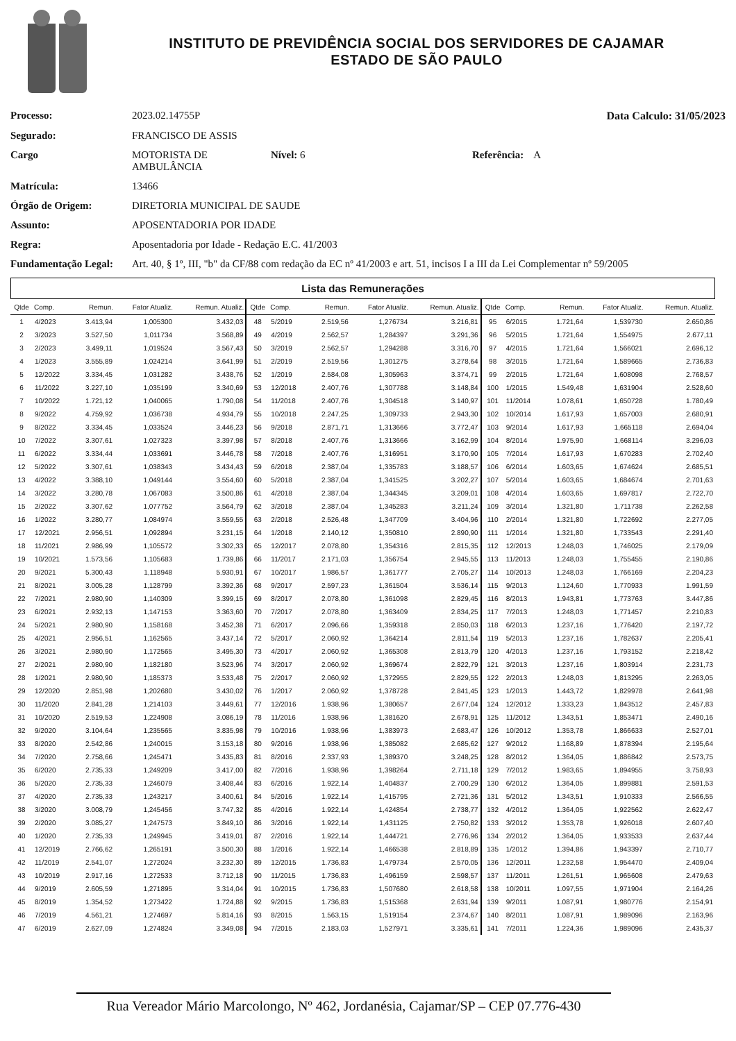INSTITUTO DE PREVIDÊNCIA SOCIAL DOS SERVIDORES DE CAJAMAR
ESTADO DE SÃO PAULO
Processo: 2023.02.14755P Data Calculo: 31/05/2023
Segurado: FRANCISCO DE ASSIS
Cargo MOTORISTA DE AMBULÂNCIA
Nível: 6 Referência: A
Matrícula: 13466
Órgão de Origem: DIRETORIA MUNICIPAL DE SAUDE
Assunto: APOSENTADORIA POR IDADE
Regra: Aposentadoria por Idade - Redação E.C. 41/2003
Fundamentação Legal:
Art. 40, § 1º, III, "b" da CF/88 com redação da EC nº 41/2003 e art. 51, incisos I a III da Lei Complementar nº 59/2005
Lista das Remunerações
| Qtde | Comp. | Remun. | Fator Atualiz. | Remun. Atualiz. |
| --- | --- | --- | --- | --- |
| 1 | 4/2023 | 3.413,94 | 1,005300 | 3.432,03 |
| 2 | 3/2023 | 3.527,50 | 1,011734 | 3.568,89 |
| 3 | 2/2023 | 3.499,11 | 1,019524 | 3.567,43 |
| 4 | 1/2023 | 3.555,89 | 1,024214 | 3.641,99 |
| 5 | 12/2022 | 3.334,45 | 1,031282 | 3.438,76 |
| 6 | 11/2022 | 3.227,10 | 1,035199 | 3.340,69 |
| 7 | 10/2022 | 1.721,12 | 1,040065 | 1.790,08 |
| 8 | 9/2022 | 4.759,92 | 1,036738 | 4.934,79 |
| 9 | 8/2022 | 3.334,45 | 1,033524 | 3.446,23 |
| 10 | 7/2022 | 3.307,61 | 1,027323 | 3.397,98 |
| 11 | 6/2022 | 3.334,44 | 1,033691 | 3.446,78 |
| 12 | 5/2022 | 3.307,61 | 1,038343 | 3.434,43 |
| 13 | 4/2022 | 3.388,10 | 1,049144 | 3.554,60 |
| 14 | 3/2022 | 3.280,78 | 1,067083 | 3.500,86 |
| 15 | 2/2022 | 3.307,62 | 1,077752 | 3.564,79 |
| 16 | 1/2022 | 3.280,77 | 1,084974 | 3.559,55 |
| 17 | 12/2021 | 2.956,51 | 1,092894 | 3.231,15 |
| 18 | 11/2021 | 2.986,99 | 1,105572 | 3.302,33 |
| 19 | 10/2021 | 1.573,56 | 1,105683 | 1.739,86 |
| 20 | 9/2021 | 5.300,43 | 1,118948 | 5.930,91 |
| 21 | 8/2021 | 3.005,28 | 1,128799 | 3.392,36 |
| 22 | 7/2021 | 2.980,90 | 1,140309 | 3.399,15 |
| 23 | 6/2021 | 2.932,13 | 1,147153 | 3.363,60 |
| 24 | 5/2021 | 2.980,90 | 1,158168 | 3.452,38 |
| 25 | 4/2021 | 2.956,51 | 1,162565 | 3.437,14 |
| 26 | 3/2021 | 2.980,90 | 1,172565 | 3.495,30 |
| 27 | 2/2021 | 2.980,90 | 1,182180 | 3.523,96 |
| 28 | 1/2021 | 2.980,90 | 1,185373 | 3.533,48 |
| 29 | 12/2020 | 2.851,98 | 1,202680 | 3.430,02 |
| 30 | 11/2020 | 2.841,28 | 1,214103 | 3.449,61 |
| 31 | 10/2020 | 2.519,53 | 1,224908 | 3.086,19 |
| 32 | 9/2020 | 3.104,64 | 1,235565 | 3.835,98 |
| 33 | 8/2020 | 2.542,86 | 1,240015 | 3.153,18 |
| 34 | 7/2020 | 2.758,66 | 1,245471 | 3.435,83 |
| 35 | 6/2020 | 2.735,33 | 1,249209 | 3.417,00 |
| 36 | 5/2020 | 2.735,33 | 1,246079 | 3.408,44 |
| 37 | 4/2020 | 2.735,33 | 1,243217 | 3.400,61 |
| 38 | 3/2020 | 3.008,79 | 1,245456 | 3.747,32 |
| 39 | 2/2020 | 3.085,27 | 1,247573 | 3.849,10 |
| 40 | 1/2020 | 2.735,33 | 1,249945 | 3.419,01 |
| 41 | 12/2019 | 2.766,62 | 1,265191 | 3.500,30 |
| 42 | 11/2019 | 2.541,07 | 1,272024 | 3.232,30 |
| 43 | 10/2019 | 2.917,16 | 1,272533 | 3.712,18 |
| 44 | 9/2019 | 2.605,59 | 1,271895 | 3.314,04 |
| 45 | 8/2019 | 1.354,52 | 1,273422 | 1.724,88 |
| 46 | 7/2019 | 4.561,21 | 1,274697 | 5.814,16 |
| 47 | 6/2019 | 2.627,09 | 1,274824 | 3.349,08 |
| Qtde | Comp. | Remun. | Fator Atualiz. | Remun. Atualiz. |
| --- | --- | --- | --- | --- |
| 48 | 5/2019 | 2.519,56 | 1,276734 | 3.216,81 |
| 49 | 4/2019 | 2.562,57 | 1,284397 | 3.291,36 |
| 50 | 3/2019 | 2.562,57 | 1,294288 | 3.316,70 |
| 51 | 2/2019 | 2.519,56 | 1,301275 | 3.278,64 |
| 52 | 1/2019 | 2.584,08 | 1,305963 | 3.374,71 |
| 53 | 12/2018 | 2.407,76 | 1,307788 | 3.148,84 |
| 54 | 11/2018 | 2.407,76 | 1,304518 | 3.140,97 |
| 55 | 10/2018 | 2.247,25 | 1,309733 | 2.943,30 |
| 56 | 9/2018 | 2.871,71 | 1,313666 | 3.772,47 |
| 57 | 8/2018 | 2.407,76 | 1,313666 | 3.162,99 |
| 58 | 7/2018 | 2.407,76 | 1,316951 | 3.170,90 |
| 59 | 6/2018 | 2.387,04 | 1,335783 | 3.188,57 |
| 60 | 5/2018 | 2.387,04 | 1,341525 | 3.202,27 |
| 61 | 4/2018 | 2.387,04 | 1,344345 | 3.209,01 |
| 62 | 3/2018 | 2.387,04 | 1,345283 | 3.211,24 |
| 63 | 2/2018 | 2.526,48 | 1,347709 | 3.404,96 |
| 64 | 1/2018 | 2.140,12 | 1,350810 | 2.890,90 |
| 65 | 12/2017 | 2.078,80 | 1,354316 | 2.815,35 |
| 66 | 11/2017 | 2.171,03 | 1,356754 | 2.945,55 |
| 67 | 10/2017 | 1.986,57 | 1,361777 | 2.705,27 |
| 68 | 9/2017 | 2.597,23 | 1,361504 | 3.536,14 |
| 69 | 8/2017 | 2.078,80 | 1,361098 | 2.829,45 |
| 70 | 7/2017 | 2.078,80 | 1,363409 | 2.834,25 |
| 71 | 6/2017 | 2.096,66 | 1,359318 | 2.850,03 |
| 72 | 5/2017 | 2.060,92 | 1,364214 | 2.811,54 |
| 73 | 4/2017 | 2.060,92 | 1,365308 | 2.813,79 |
| 74 | 3/2017 | 2.060,92 | 1,369674 | 2.822,79 |
| 75 | 2/2017 | 2.060,92 | 1,372955 | 2.829,55 |
| 76 | 1/2017 | 2.060,92 | 1,378728 | 2.841,45 |
| 77 | 12/2016 | 1.938,96 | 1,380657 | 2.677,04 |
| 78 | 11/2016 | 1.938,96 | 1,381620 | 2.678,91 |
| 79 | 10/2016 | 1.938,96 | 1,383973 | 2.683,47 |
| 80 | 9/2016 | 1.938,96 | 1,385082 | 2.685,62 |
| 81 | 8/2016 | 2.337,93 | 1,389370 | 3.248,25 |
| 82 | 7/2016 | 1.938,96 | 1,398264 | 2.711,18 |
| 83 | 6/2016 | 1.922,14 | 1,404837 | 2.700,29 |
| 84 | 5/2016 | 1.922,14 | 1,415795 | 2.721,36 |
| 85 | 4/2016 | 1.922,14 | 1,424854 | 2.738,77 |
| 86 | 3/2016 | 1.922,14 | 1,431125 | 2.750,82 |
| 87 | 2/2016 | 1.922,14 | 1,444721 | 2.776,96 |
| 88 | 1/2016 | 1.922,14 | 1,466538 | 2.818,89 |
| 89 | 12/2015 | 1.736,83 | 1,479734 | 2.570,05 |
| 90 | 11/2015 | 1.736,83 | 1,496159 | 2.598,57 |
| 91 | 10/2015 | 1.736,83 | 1,507680 | 2.618,58 |
| 92 | 9/2015 | 1.736,83 | 1,515368 | 2.631,94 |
| 93 | 8/2015 | 1.563,15 | 1,519154 | 2.374,67 |
| 94 | 7/2015 | 2.183,03 | 1,527971 | 3.335,61 |
| Qtde | Comp. | Remun. | Fator Atualiz. | Remun. Atualiz. |
| --- | --- | --- | --- | --- |
| 95 | 6/2015 | 1.721,64 | 1,539730 | 2.650,86 |
| 96 | 5/2015 | 1.721,64 | 1,554975 | 2.677,11 |
| 97 | 4/2015 | 1.721,64 | 1,566021 | 2.696,12 |
| 98 | 3/2015 | 1.721,64 | 1,589665 | 2.736,83 |
| 99 | 2/2015 | 1.721,64 | 1,608098 | 2.768,57 |
| 100 | 1/2015 | 1.549,48 | 1,631904 | 2.528,60 |
| 101 | 11/2014 | 1.078,61 | 1,650728 | 1.780,49 |
| 102 | 10/2014 | 1.617,93 | 1,657003 | 2.680,91 |
| 103 | 9/2014 | 1.617,93 | 1,665118 | 2.694,04 |
| 104 | 8/2014 | 1.975,90 | 1,668114 | 3.296,03 |
| 105 | 7/2014 | 1.617,93 | 1,670283 | 2.702,40 |
| 106 | 6/2014 | 1.603,65 | 1,674624 | 2.685,51 |
| 107 | 5/2014 | 1.603,65 | 1,684674 | 2.701,63 |
| 108 | 4/2014 | 1.603,65 | 1,697817 | 2.722,70 |
| 109 | 3/2014 | 1.321,80 | 1,711738 | 2.262,58 |
| 110 | 2/2014 | 1.321,80 | 1,722692 | 2.277,05 |
| 111 | 1/2014 | 1.321,80 | 1,733543 | 2.291,40 |
| 112 | 12/2013 | 1.248,03 | 1,746025 | 2.179,09 |
| 113 | 11/2013 | 1.248,03 | 1,755455 | 2.190,86 |
| 114 | 10/2013 | 1.248,03 | 1,766169 | 2.204,23 |
| 115 | 9/2013 | 1.124,60 | 1,770933 | 1.991,59 |
| 116 | 8/2013 | 1.943,81 | 1,773763 | 3.447,86 |
| 117 | 7/2013 | 1.248,03 | 1,771457 | 2.210,83 |
| 118 | 6/2013 | 1.237,16 | 1,776420 | 2.197,72 |
| 119 | 5/2013 | 1.237,16 | 1,782637 | 2.205,41 |
| 120 | 4/2013 | 1.237,16 | 1,793152 | 2.218,42 |
| 121 | 3/2013 | 1.237,16 | 1,803914 | 2.231,73 |
| 122 | 2/2013 | 1.248,03 | 1,813295 | 2.263,05 |
| 123 | 1/2013 | 1.443,72 | 1,829978 | 2.641,98 |
| 124 | 12/2012 | 1.333,23 | 1,843512 | 2.457,83 |
| 125 | 11/2012 | 1.343,51 | 1,853471 | 2.490,16 |
| 126 | 10/2012 | 1.353,78 | 1,866633 | 2.527,01 |
| 127 | 9/2012 | 1.168,89 | 1,878394 | 2.195,64 |
| 128 | 8/2012 | 1.364,05 | 1,886842 | 2.573,75 |
| 129 | 7/2012 | 1.983,65 | 1,894955 | 3.758,93 |
| 130 | 6/2012 | 1.364,05 | 1,899881 | 2.591,53 |
| 131 | 5/2012 | 1.343,51 | 1,910333 | 2.566,55 |
| 132 | 4/2012 | 1.364,05 | 1,922562 | 2.622,47 |
| 133 | 3/2012 | 1.353,78 | 1,926018 | 2.607,40 |
| 134 | 2/2012 | 1.364,05 | 1,933533 | 2.637,44 |
| 135 | 1/2012 | 1.394,86 | 1,943397 | 2.710,77 |
| 136 | 12/2011 | 1.232,58 | 1,954470 | 2.409,04 |
| 137 | 11/2011 | 1.261,51 | 1,965608 | 2.479,63 |
| 138 | 10/2011 | 1.097,55 | 1,971904 | 2.164,26 |
| 139 | 9/2011 | 1.087,91 | 1,980776 | 2.154,91 |
| 140 | 8/2011 | 1.087,91 | 1,989096 | 2.163,96 |
| 141 | 7/2011 | 1.224,36 | 1,989096 | 2.435,37 |
Rua Vereador Mário Marcolongo, Nº 462, Jordanésia, Cajamar/SP – CEP 07.776-430